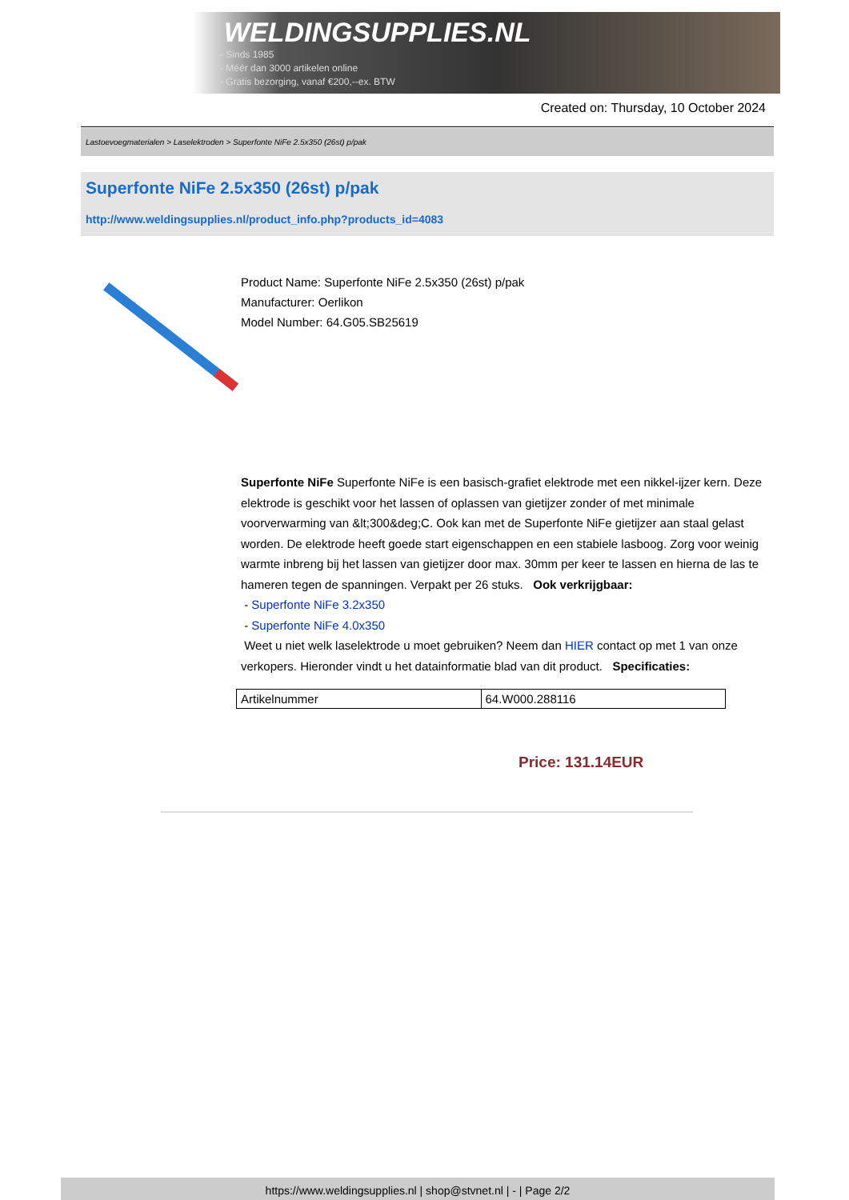WELDINGSUPPLIES.NL
- Sinds 1985
- Méér dan 3000 artikelen online
- Gratis bezorging, vanaf €200,--ex. BTW
Created on: Thursday, 10 October 2024
Lastoevoegmaterialen > Laselektroden > Superfonte NiFe 2.5x350 (26st) p/pak
Superfonte NiFe 2.5x350 (26st) p/pak
http://www.weldingsupplies.nl/product_info.php?products_id=4083
Product Name: Superfonte NiFe 2.5x350 (26st) p/pak
Manufacturer: Oerlikon
Model Number: 64.G05.SB25619
Superfonte NiFe Superfonte NiFe is een basisch-grafiet elektrode met een nikkel-ijzer kern. Deze elektrode is geschikt voor het lassen of oplassen van gietijzer zonder of met minimale voorverwarming van &lt;300&deg;C. Ook kan met de Superfonte NiFe gietijzer aan staal gelast worden. De elektrode heeft goede start eigenschappen en een stabiele lasboog. Zorg voor weinig warmte inbreng bij het lassen van gietijzer door max. 30mm per keer te lassen en hierna de las te hameren tegen de spanningen. Verpakt per 26 stuks. Ook verkrijgbaar:
- Superfonte NiFe 3.2x350
- Superfonte NiFe 4.0x350
Weet u niet welk laselektrode u moet gebruiken? Neem dan HIER contact op met 1 van onze verkopers. Hieronder vindt u het datainformatie blad van dit product. Specificaties:
| Artikelnummer | 64.W000.288116 |
Price: 131.14EUR
https://www.weldingsupplies.nl | shop@stvnet.nl | - | Page 2/2